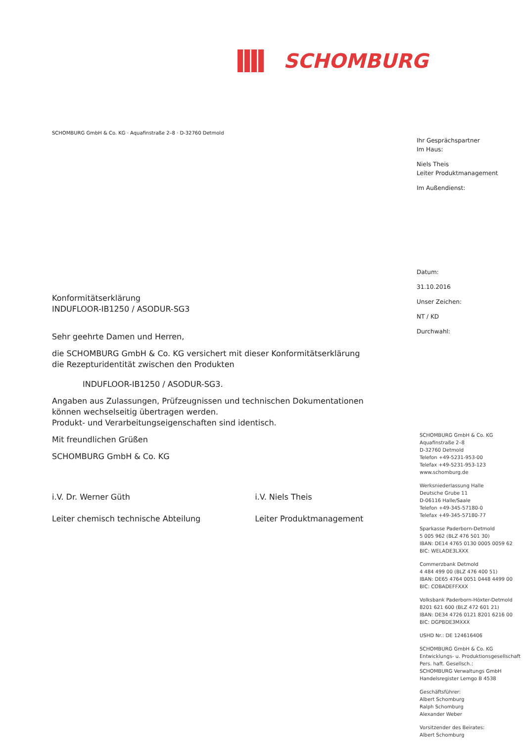SCHOMBURG
SCHOMBURG GmbH & Co. KG · Aquafinstraße 2–8 · D-32760 Detmold
Konformitätserklärung
INDUFLOOR-IB1250 / ASODUR-SG3
Sehr geehrte Damen und Herren,
die SCHOMBURG GmbH & Co. KG versichert mit dieser Konformitätserklärung die Rezepturidentität zwischen den Produkten
INDUFLOOR-IB1250 / ASODUR-SG3.
Angaben aus Zulassungen, Prüfzeugnissen und technischen Dokumentationen können wechselseitig übertragen werden.
Produkt- und Verarbeitungseigenschaften sind identisch.
Mit freundlichen Grüßen
SCHOMBURG GmbH & Co. KG
i.V. Dr. Werner Güth
Leiter chemisch technische Abteilung
i.V. Niels Theis
Leiter Produktmanagement
Ihr Gesprächspartner
Im Haus:
Niels Theis
Leiter Produktmanagement
Im Außendienst:
Datum:
31.10.2016
Unser Zeichen:
NT / KD
Durchwahl:
SCHOMBURG GmbH & Co. KG
Aquafinstraße 2–8
D-32760 Detmold
Telefon +49-5231-953-00
Telefax +49-5231-953-123
www.schomburg.de
Werksniederlassung Halle
Deutsche Grube 11
D-06116 Halle/Saale
Telefon +49-345-57180-0
Telefax +49-345-57180-77
Sparkasse Paderborn-Detmold
5 005 962 (BLZ 476 501 30)
IBAN: DE14 4765 0130 0005 0059 62
BIC: WELADE3LXXX
Commerzbank Detmold
4 484 499 00 (BLZ 476 400 51)
IBAN: DE65 4764 0051 0448 4499 00
BIC: COBADEFFXXX
Volksbank Paderborn-Höxter-Detmold
8201 621 600 (BLZ 472 601 21)
IBAN: DE34 4726 0121 8201 6216 00
BIC: DGPBDE3MXXX
USHD Nr.: DE 124616406
SCHOMBURG GmbH & Co. KG
Entwicklungs- u. Produktionsgesellschaft
Pers. haft. Gesellsch.:
SCHOMBURG Verwaltungs GmbH
Handelsregister Lemgo B 4538
Geschäftsführer:
Albert Schomburg
Ralph Schomburg
Alexander Weber
Vorsitzender des Beirates:
Albert Schomburg